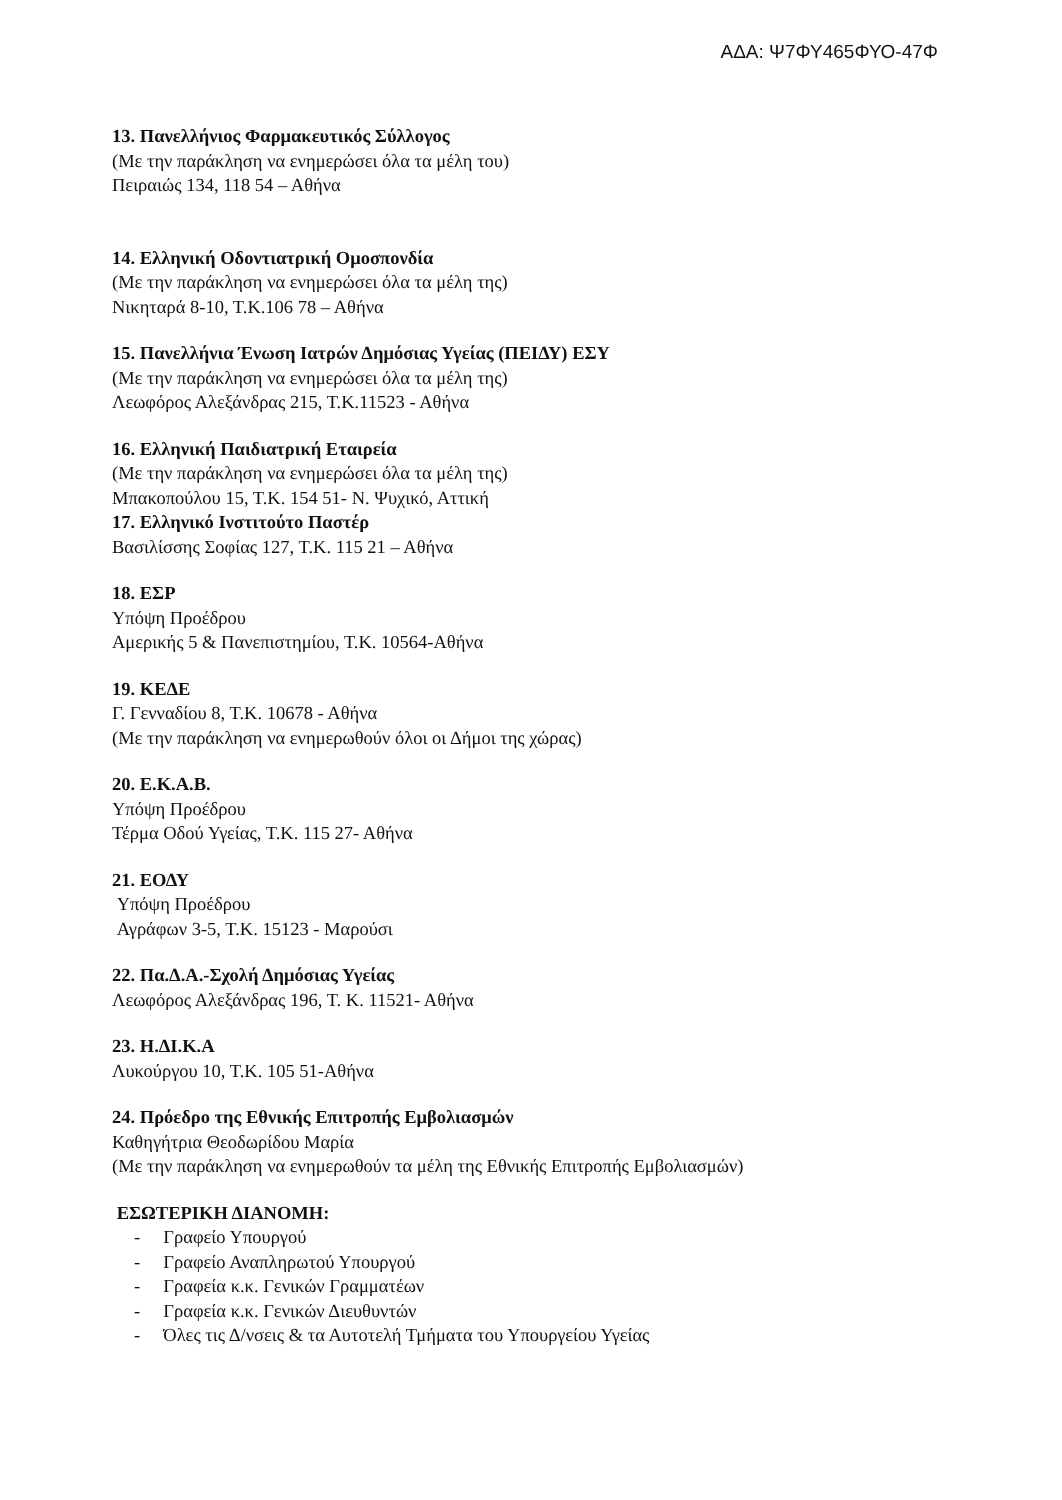ΑΔΑ: Ψ7ΦΥ465ΦΥΟ-47Φ
13. Πανελλήνιος Φαρμακευτικός Σύλλογος
(Με την παράκληση να ενημερώσει όλα τα μέλη του)
Πειραιώς 134, 118 54 – Αθήνα
14. Ελληνική Οδοντιατρική Ομοσπονδία
(Με την παράκληση να ενημερώσει όλα τα μέλη της)
Νικηταρά 8-10, Τ.Κ.106 78 – Αθήνα
15. Πανελλήνια Ένωση Ιατρών Δημόσιας Υγείας (ΠΕΙΔΥ) ΕΣΥ
(Με την παράκληση να ενημερώσει όλα τα μέλη της)
Λεωφόρος Αλεξάνδρας 215, Τ.Κ.11523 - Αθήνα
16. Ελληνική Παιδιατρική Εταιρεία
(Με την παράκληση να ενημερώσει όλα τα μέλη της)
Μπακοπούλου 15, Τ.Κ. 154 51- Ν. Ψυχικό, Αττική
17. Ελληνικό Ινστιτούτο Παστέρ
Βασιλίσσης Σοφίας 127, Τ.Κ. 115 21 – Αθήνα
18. ΕΣΡ
Υπόψη Προέδρου
Αμερικής 5 & Πανεπιστημίου, Τ.Κ. 10564-Αθήνα
19. ΚΕΔΕ
Γ. Γενναδίου 8, Τ.Κ. 10678 - Αθήνα
(Με την παράκληση να ενημερωθούν όλοι οι Δήμοι της χώρας)
20. Ε.Κ.Α.Β.
Υπόψη Προέδρου
Τέρμα Οδού Υγείας, Τ.Κ. 115 27- Αθήνα
21. ΕΟΔΥ
Υπόψη Προέδρου
Αγράφων 3-5, Τ.Κ. 15123 - Μαρούσι
22. Πα.Δ.Α.-Σχολή Δημόσιας Υγείας
Λεωφόρος Αλεξάνδρας 196, Τ. Κ. 11521- Αθήνα
23. Η.ΔΙ.Κ.Α
Λυκούργου 10, Τ.Κ. 105 51-Αθήνα
24. Πρόεδρο της Εθνικής Επιτροπής Εμβολιασμών
Καθηγήτρια Θεοδωρίδου Μαρία
(Με την παράκληση να ενημερωθούν τα μέλη της Εθνικής Επιτροπής Εμβολιασμών)
ΕΣΩΤΕΡΙΚΗ ΔΙΑΝΟΜΗ:
- Γραφείο Υπουργού
- Γραφείο Αναπληρωτού Υπουργού
- Γραφεία κ.κ. Γενικών Γραμματέων
- Γραφεία κ.κ. Γενικών Διευθυντών
- Όλες τις Δ/νσεις & τα Αυτοτελή Τμήματα του Υπουργείου Υγείας